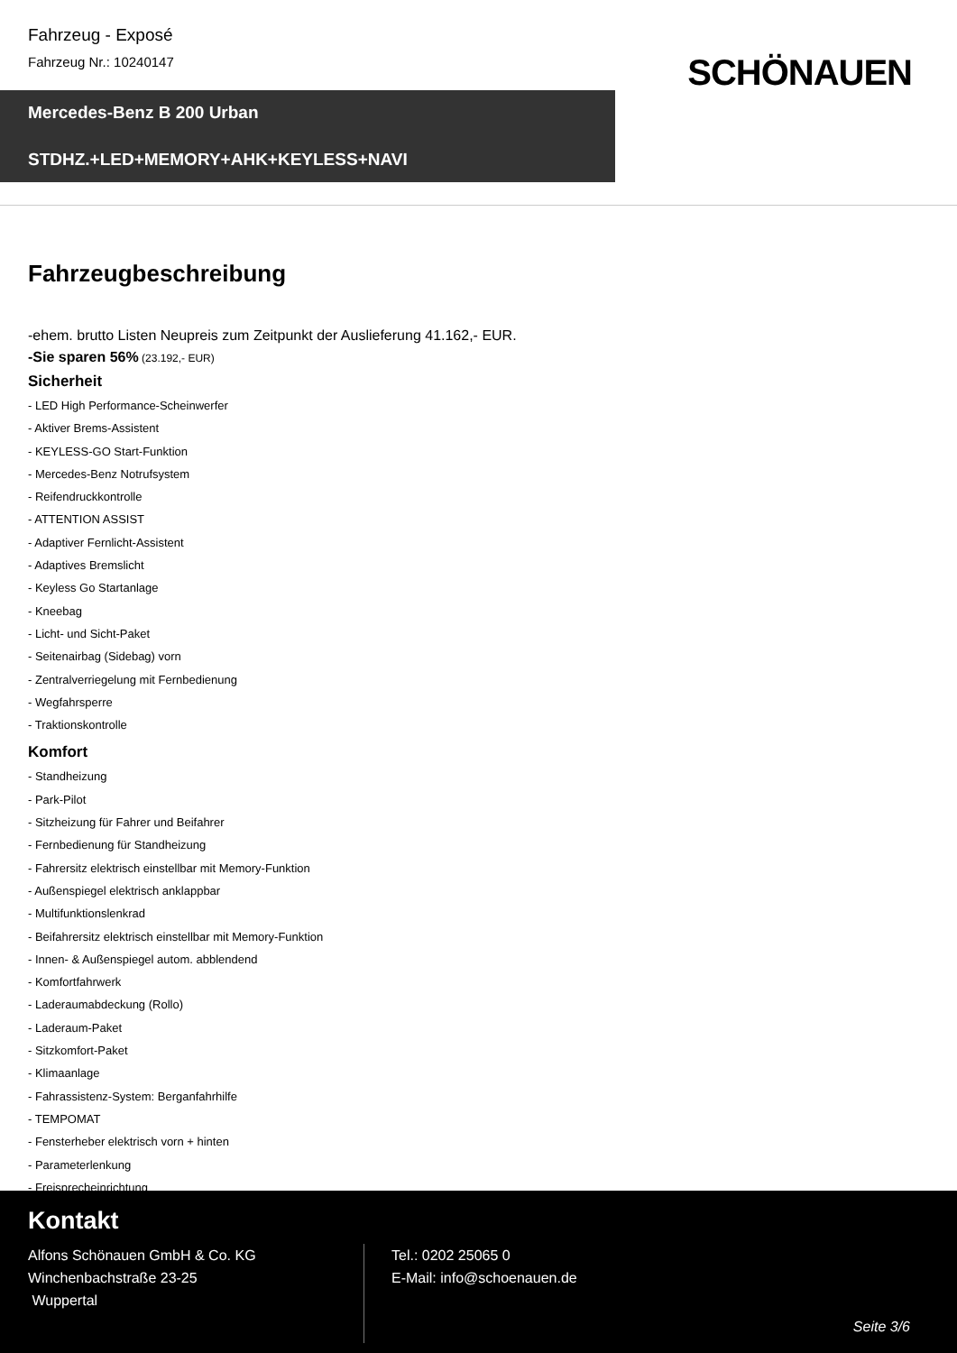Fahrzeug - Exposé
Fahrzeug Nr.: 10240147
SCHÖNAUEN
Mercedes-Benz B 200 Urban
STDHZ.+LED+MEMORY+AHK+KEYLESS+NAVI
Fahrzeugbeschreibung
-ehem. brutto Listen Neupreis zum Zeitpunkt der Auslieferung 41.162,- EUR.
-Sie sparen 56% (23.192,- EUR)
Sicherheit
- LED High Performance-Scheinwerfer
- Aktiver Brems-Assistent
- KEYLESS-GO Start-Funktion
- Mercedes-Benz Notrufsystem
- Reifendruckkontrolle
- ATTENTION ASSIST
- Adaptiver Fernlicht-Assistent
- Adaptives Bremslicht
- Keyless Go Startanlage
- Kneebag
- Licht- und Sicht-Paket
- Seitenairbag (Sidebag) vorn
- Zentralverriegelung mit Fernbedienung
- Wegfahrsperre
- Traktionskontrolle
Komfort
- Standheizung
- Park-Pilot
- Sitzheizung für Fahrer und Beifahrer
- Fernbedienung für Standheizung
- Fahrersitz elektrisch einstellbar mit Memory-Funktion
- Außenspiegel elektrisch anklappbar
- Multifunktionslenkrad
- Beifahrersitz elektrisch einstellbar mit Memory-Funktion
- Innen- & Außenspiegel autom. abblendend
- Komfortfahrwerk
- Laderaumabdeckung (Rollo)
- Laderaum-Paket
- Sitzkomfort-Paket
- Klimaanlage
- Fahrassistenz-System: Berganfahrhilfe
- TEMPOMAT
- Fensterheber elektrisch vorn + hinten
- Parameterlenkung
- Freisprecheinrichtung
Kontakt
Alfons Schönauen GmbH & Co. KG
Winchenbachstraße 23-25
Wuppertal
Tel.: 0202 25065 0
E-Mail: info@schoenauen.de
Seite 3/6